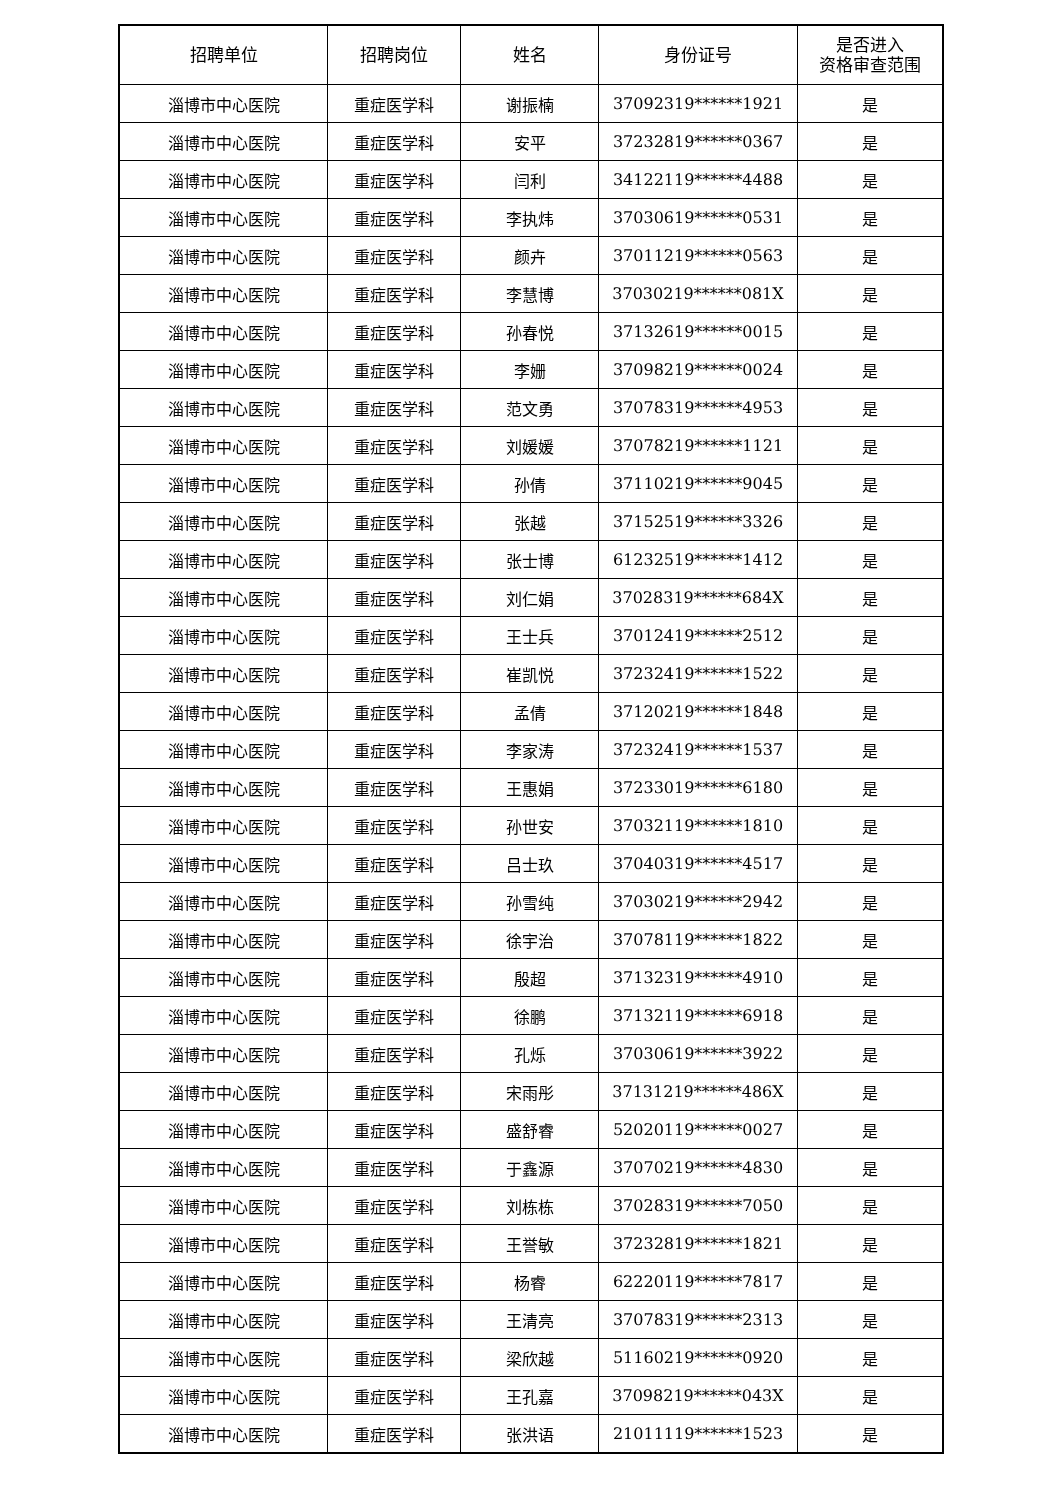| 招聘单位 | 招聘岗位 | 姓名 | 身份证号 | 是否进入 资格审查范围 |
| --- | --- | --- | --- | --- |
| 淄博市中心医院 | 重症医学科 | 谢振楠 | 37092319******1921 | 是 |
| 淄博市中心医院 | 重症医学科 | 安平 | 37232819******0367 | 是 |
| 淄博市中心医院 | 重症医学科 | 闫利 | 34122119******4488 | 是 |
| 淄博市中心医院 | 重症医学科 | 李执炜 | 37030619******0531 | 是 |
| 淄博市中心医院 | 重症医学科 | 颜卉 | 37011219******0563 | 是 |
| 淄博市中心医院 | 重症医学科 | 李慧博 | 37030219******081X | 是 |
| 淄博市中心医院 | 重症医学科 | 孙春悦 | 37132619******0015 | 是 |
| 淄博市中心医院 | 重症医学科 | 李姗 | 37098219******0024 | 是 |
| 淄博市中心医院 | 重症医学科 | 范文勇 | 37078319******4953 | 是 |
| 淄博市中心医院 | 重症医学科 | 刘媛媛 | 37078219******1121 | 是 |
| 淄博市中心医院 | 重症医学科 | 孙倩 | 37110219******9045 | 是 |
| 淄博市中心医院 | 重症医学科 | 张越 | 37152519******3326 | 是 |
| 淄博市中心医院 | 重症医学科 | 张士博 | 61232519******1412 | 是 |
| 淄博市中心医院 | 重症医学科 | 刘仁娟 | 37028319******684X | 是 |
| 淄博市中心医院 | 重症医学科 | 王士兵 | 37012419******2512 | 是 |
| 淄博市中心医院 | 重症医学科 | 崔凯悦 | 37232419******1522 | 是 |
| 淄博市中心医院 | 重症医学科 | 孟倩 | 37120219******1848 | 是 |
| 淄博市中心医院 | 重症医学科 | 李家涛 | 37232419******1537 | 是 |
| 淄博市中心医院 | 重症医学科 | 王惠娟 | 37233019******6180 | 是 |
| 淄博市中心医院 | 重症医学科 | 孙世安 | 37032119******1810 | 是 |
| 淄博市中心医院 | 重症医学科 | 吕士玖 | 37040319******4517 | 是 |
| 淄博市中心医院 | 重症医学科 | 孙雪纯 | 37030219******2942 | 是 |
| 淄博市中心医院 | 重症医学科 | 徐宇治 | 37078119******1822 | 是 |
| 淄博市中心医院 | 重症医学科 | 殷超 | 37132319******4910 | 是 |
| 淄博市中心医院 | 重症医学科 | 徐鹏 | 37132119******6918 | 是 |
| 淄博市中心医院 | 重症医学科 | 孔烁 | 37030619******3922 | 是 |
| 淄博市中心医院 | 重症医学科 | 宋雨彤 | 37131219******486X | 是 |
| 淄博市中心医院 | 重症医学科 | 盛舒睿 | 52020119******0027 | 是 |
| 淄博市中心医院 | 重症医学科 | 于鑫源 | 37070219******4830 | 是 |
| 淄博市中心医院 | 重症医学科 | 刘栋栋 | 37028319******7050 | 是 |
| 淄博市中心医院 | 重症医学科 | 王誉敏 | 37232819******1821 | 是 |
| 淄博市中心医院 | 重症医学科 | 杨睿 | 62220119******7817 | 是 |
| 淄博市中心医院 | 重症医学科 | 王清亮 | 37078319******2313 | 是 |
| 淄博市中心医院 | 重症医学科 | 梁欣越 | 51160219******0920 | 是 |
| 淄博市中心医院 | 重症医学科 | 王孔嘉 | 37098219******043X | 是 |
| 淄博市中心医院 | 重症医学科 | 张洪语 | 21011119******1523 | 是 |